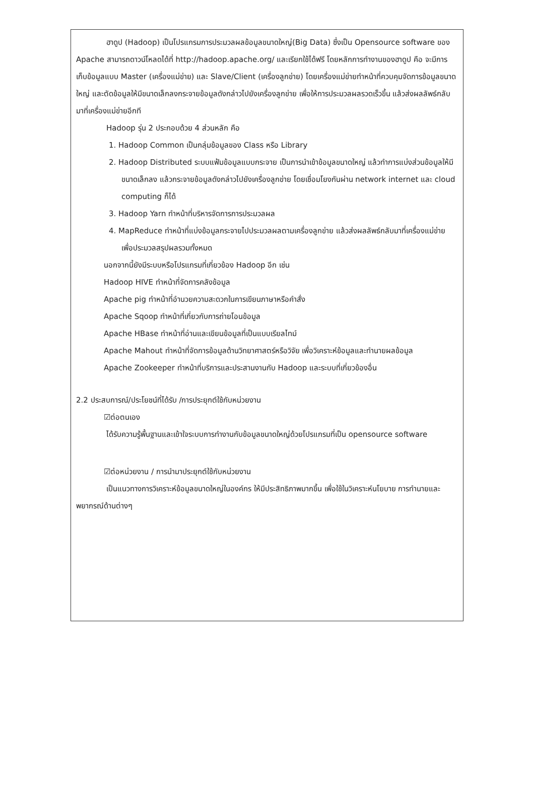ฮาดูป (Hadoop) เป็นโปรแกรมการประมวลผลข้อมูลขนาดใหญ่(Big Data) ซึ่งเป็น Opensource software ของ Apache สามารถดาวน์โหลดได้ที่ http://hadoop.apache.org/ และเรียกใช้ได้ฟรี โดยหลักการทำงานของฮาดูป คือ จะมีการเก็บข้อมูลแบบ Master (เครื่องแม่ข่าย) และ Slave/Client (เครื่องลูกข่าย) โดยเครื่องแม่ข่ายทำหน้าที่ควบคุมจัดการข้อมูลขนาดใหญ่ และตัดข้อมูลให้มีขนาดเล็กลงกระจายข้อมูลดังกล่าวไปยังเครื่องลูกข่าย เพื่อให้การประมวลผลรวดเร็วขึ้น แล้วส่งผลลัพธ์กลับมาที่เครื่องแม่ข่ายอีกที
Hadoop รุ่น 2 ประกอบด้วย 4 ส่วนหลัก คือ
1. Hadoop Common เป็นกลุ่มข้อมูลของ Class หรือ Library
2. Hadoop Distributed ระบบแฟ้มข้อมูลแบบกระจาย เป็นการนำเข้าข้อมูลขนาดใหญ่ แล้วทำการแบ่งส่วนข้อมูลให้มีขนาดเล็กลง แล้วกระจายข้อมูลดังกล่าวไปยังเครื่องลูกข่าย โดยเชื่อมโยงกันผ่าน network internet และ cloud computing ก็ได้
3. Hadoop Yarn ทำหน้าที่บริหารจัดการการประมวลผล
4. MapReduce ทำหน้าที่แบ่งข้อมูลกระจายไปประมวลผลตามเครื่องลูกข่าย แล้วส่งผลลัพธ์กลับมาที่เครื่องแม่ข่าย เพื่อประมวลสรุปผลรวมทั้งหมด
นอกจากนี้ยังมีระบบหรือโปรแกรมที่เกี่ยวข้อง Hadoop อีก เช่น
Hadoop HIVE ทำหน้าที่จัดการคลังข้อมูล
Apache pig ทำหน้าที่อำนวยความสะดวกในการเขียนภาษาหรือคำสั่ง
Apache Sqoop ทำหน้าที่เกี่ยวกับการถ่ายโอนข้อมูล
Apache HBase ทำหน้าที่อ่านและเขียนข้อมูลที่เป็นแบบเรียลไทม์
Apache Mahout ทำหน้าที่จัดการข้อมูลด้านวิทยาศาสตร์หรือวิจัย เพื่อวิเคราะห์ข้อมูลและทำนายผลข้อมูล
Apache Zookeeper ทำหน้าที่บริการและประสานงานกับ Hadoop และระบบที่เกี่ยวข้องอื่น
2.2 ประสบการณ์/ประโยชน์ที่ได้รับ /การประยุกต์ใช้กับหน่วยงาน
☑ต่อตนเอง
ได้รับความรู้พื้นฐานและเข้าใจระบบการทำงานกับข้อมูลขนาดใหญ่ด้วยโปรแกรมที่เป็น opensource software
☑ต่อหน่วยงาน / การนำมาประยุกต์ใช้กับหน่วยงาน
เป็นแนวทางการวิเคราะห์ข้อมูลขนาดใหญ่ในองค์กร ให้มีประสิทธิภาพมากขึ้น เพื่อใช้ในวิเคราะห์นโยบาย การทำนายและพยากรณ์ด้านต่างๆ